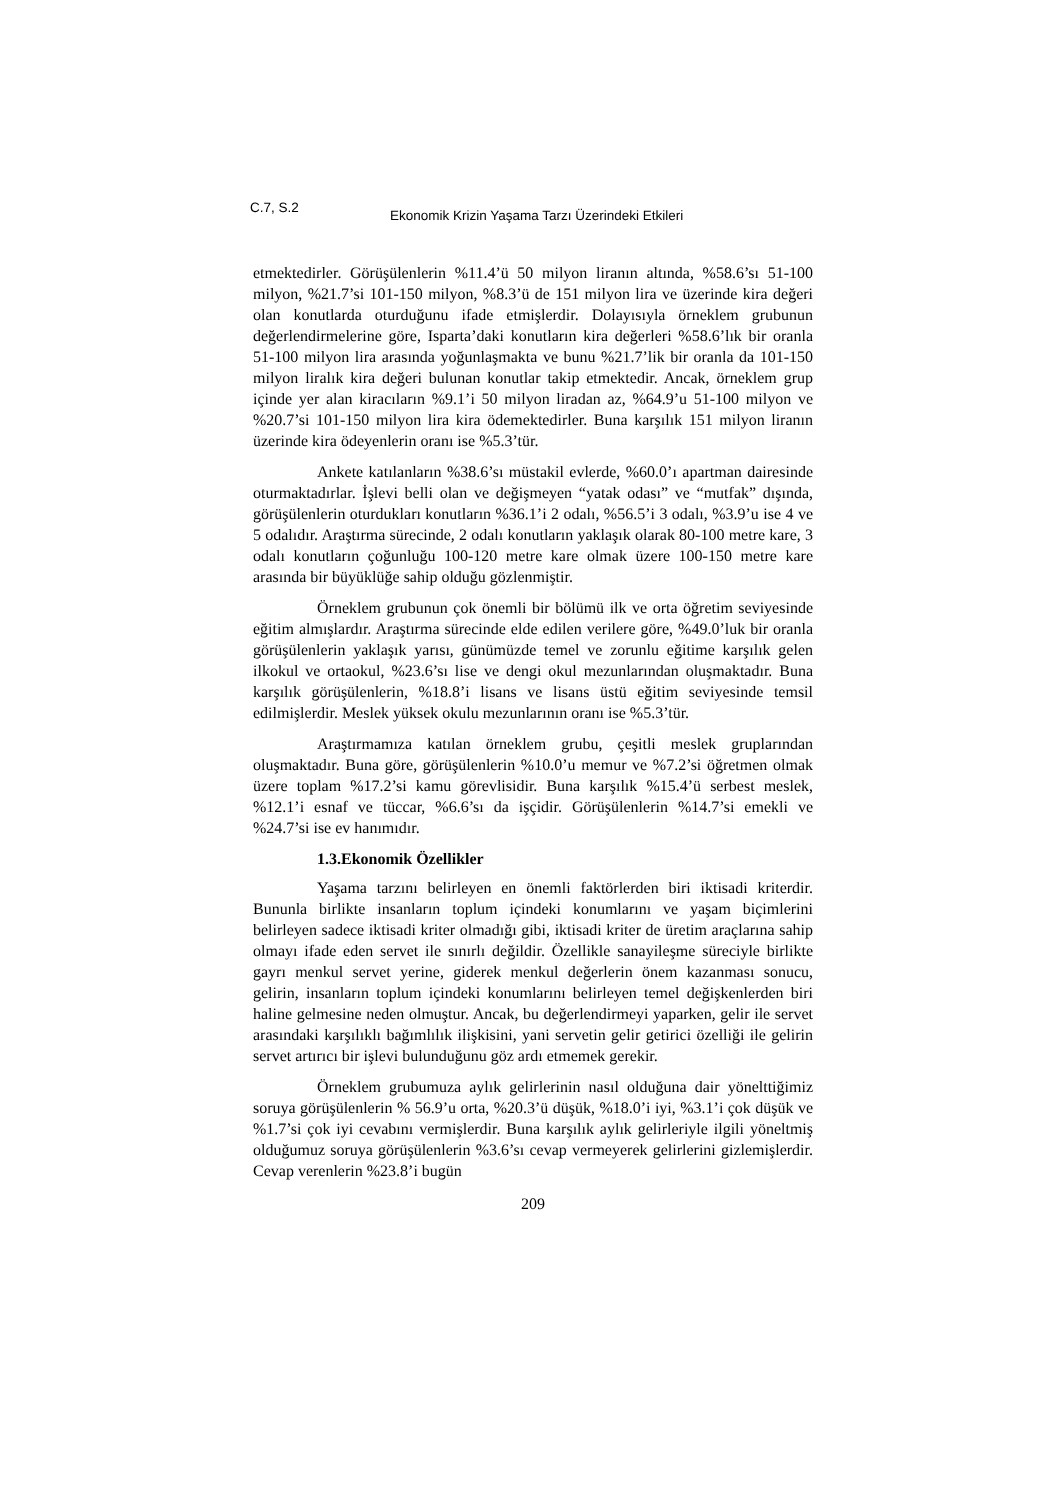C.7, S.2 Ekonomik Krizin Yaşama Tarzı Üzerindeki Etkileri
etmektedirler. Görüşülenlerin %11.4’ü 50 milyon liranın altında, %58.6’sı 51-100 milyon, %21.7’si 101-150 milyon, %8.3’ü de 151 milyon lira ve üzerinde kira değeri olan konutlarda oturduğunu ifade etmişlerdir. Dolayısıyla örneklem grubunun değerlendirmelerine göre, Isparta’daki konutların kira değerleri %58.6’lık bir oranla 51-100 milyon lira arasında yoğunlaşmakta ve bunu %21.7’lik bir oranla da 101-150 milyon liralık kira değeri bulunan konutlar takip etmektedir. Ancak, örneklem grup içinde yer alan kiracıların %9.1’i 50 milyon liradan az, %64.9’u 51-100 milyon ve %20.7’si 101-150 milyon lira kira ödemektedirler. Buna karşılık 151 milyon liranın üzerinde kira ödeyenlerin oranı ise %5.3’tür.
Ankete katılanların %38.6’sı müstakil evlerde, %60.0’ı apartman dairesinde oturmaktadırlar. İşlevi belli olan ve değişmeyen “yatak odası” ve “mutfak” dışında, görüşülenlerin oturdukları konutların %36.1’i 2 odalı, %56.5’i 3 odalı, %3.9’u ise 4 ve 5 odalıdır. Araştırma sürecinde, 2 odalı konutların yaklaşık olarak 80-100 metre kare, 3 odalı konutların çoğunluğu 100-120 metre kare olmak üzere 100-150 metre kare arasında bir büyüklüğe sahip olduğu gözlenmiştir.
Örneklem grubunun çok önemli bir bölümü ilk ve orta öğretim seviyesinde eğitim almışlardır. Araştırma sürecinde elde edilen verilere göre, %49.0’luk bir oranla görüşülenlerin yaklaşık yarısı, günümüzde temel ve zorunlu eğitime karşılık gelen ilkokul ve ortaokul, %23.6’sı lise ve dengi okul mezunlarından oluşmaktadır. Buna karşılık görüşülenlerin, %18.8’i lisans ve lisans üstü eğitim seviyesinde temsil edilmişlerdir. Meslek yüksek okulu mezunlarının oranı ise %5.3’tür.
Araştırmamıza katılan örneklem grubu, çeşitli meslek gruplarından oluşmaktadır. Buna göre, görüşülenlerin %10.0’u memur ve %7.2’si öğretmen olmak üzere toplam %17.2’si kamu görevlisidir. Buna karşılık %15.4’ü serbest meslek, %12.1’i esnaf ve tüccar, %6.6’sı da işçidir. Görüşülenlerin %14.7’si emekli ve %24.7’si ise ev hanımıdır.
1.3.Ekonomik Özellikler
Yaşama tarzını belirleyen en önemli faktörlerden biri iktisadi kriterdir. Bununla birlikte insanların toplum içindeki konumlarını ve yaşam biçimlerini belirleyen sadece iktisadi kriter olmadığı gibi, iktisadi kriter de üretim araçlarına sahip olmayı ifade eden servet ile sınırlı değildir. Özellikle sanayileşme süreciyle birlikte gayrı menkul servet yerine, giderek menkul değerlerin önem kazanması sonucu, gelirin, insanların toplum içindeki konumlarını belirleyen temel değişkenlerden biri haline gelmesine neden olmuştur. Ancak, bu değerlendirmeyi yaparken, gelir ile servet arasındaki karşılıklı bağımlılık ilişkisini, yani servetin gelir getirici özelliği ile gelirin servet artırıcı bir işlevi bulunduğunu göz ardı etmemek gerekir.
Örneklem grubumuza aylık gelirlerinin nasıl olduğuna dair yönelttiğimiz soruya görüşülenlerin % 56.9’u orta, %20.3’ü düşük, %18.0’i iyi, %3.1’i çok düşük ve %1.7’si çok iyi cevabını vermişlerdir. Buna karşılık aylık gelirleriyle ilgili yöneltmiş olduğumuz soruya görüşülenlerin %3.6’sı cevap vermeyerek gelirlerini gizlemişlerdir. Cevap verenlerin %23.8’i bugün
209